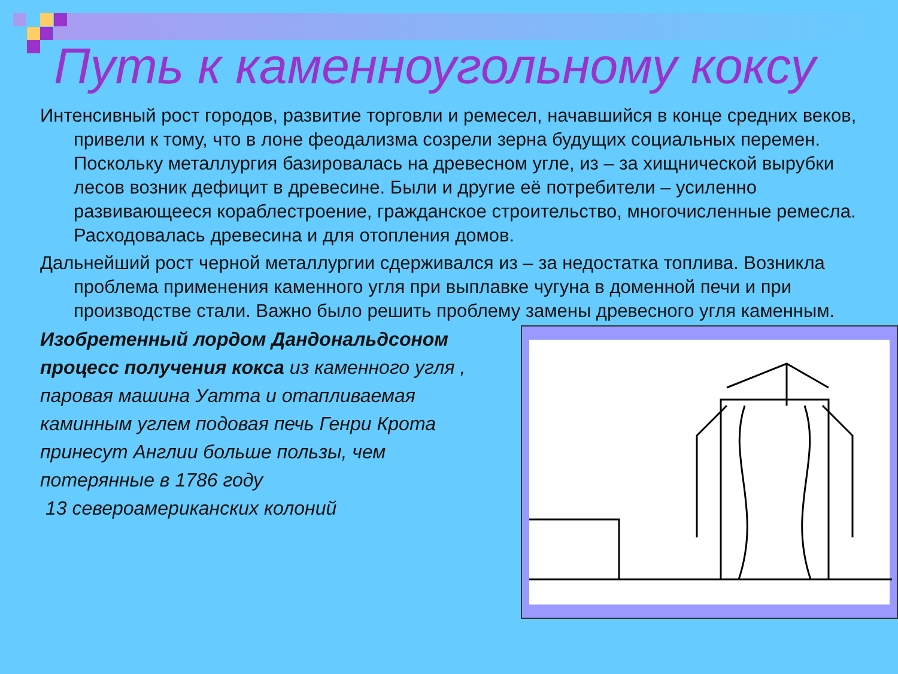Путь к каменноугольному коксу
Интенсивный рост городов, развитие торговли и ремесел, начавшийся в конце средних веков, привели к тому, что в лоне феодализма созрели зерна будущих социальных перемен. Поскольку металлургия базировалась на древесном угле, из – за хищнической вырубки лесов возник дефицит в древесине. Были и другие её потребители – усиленно развивающееся кораблестроение, гражданское строительство, многочисленные ремесла. Расходовалась древесина и для отопления домов.
Дальнейший рост черной металлургии сдерживался из – за недостатка топлива. Возникла проблема применения каменного угля при выплавке чугуна в доменной печи и при производстве стали. Важно было решить проблему замены древесного угля каменным.
Изобретенный лордом Дандональдсоном процесс получения кокса из каменного угля , паровая машина Уатта и отапливаемая каминным углем подовая печь Генри Крота принесут Англии больше пользы, чем потерянные в 1786 году
13 североамериканских колоний